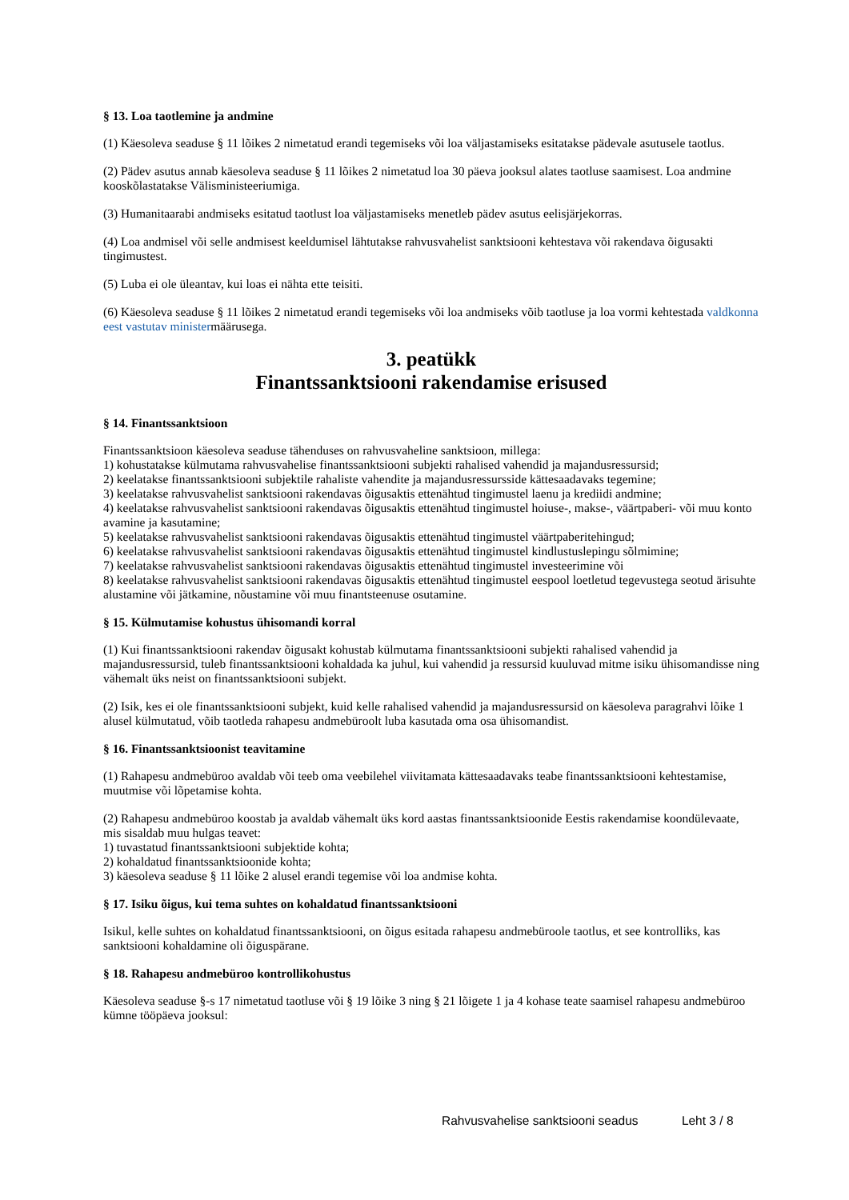§ 13. Loa taotlemine ja andmine
(1) Käesoleva seaduse § 11 lõikes 2 nimetatud erandi tegemiseks või loa väljastamiseks esitatakse pädevale asutusele taotlus.
(2) Pädev asutus annab käesoleva seaduse § 11 lõikes 2 nimetatud loa 30 päeva jooksul alates taotluse saamisest. Loa andmine kooskõlastatakse Välisministeeriumiga.
(3) Humanitaarabi andmiseks esitatud taotlust loa väljastamiseks menetleb pädev asutus eelisjärjekorras.
(4) Loa andmisel või selle andmisest keeldumisel lähtutakse rahvusvahelist sanktsiooni kehtestava või rakendava õigusakti tingimustest.
(5) Luba ei ole üleantav, kui loas ei nähta ette teisiti.
(6) Käesoleva seaduse § 11 lõikes 2 nimetatud erandi tegemiseks või loa andmiseks võib taotluse ja loa vormi kehtestada valdkonna eest vastutav ministermäärusega.
3. peatükk
Finantssanktsiooni rakendamise erisused
§ 14. Finantssanktsioon
Finantssanktsioon käesoleva seaduse tähenduses on rahvusvaheline sanktsioon, millega:
1) kohustatakse külmutama rahvusvahelise finantssanktsiooni subjekti rahalised vahendid ja majandusressursid;
2) keelatakse finantssanktsiooni subjektile rahaliste vahendite ja majandusressursside kättesaadavaks tegemine;
3) keelatakse rahvusvahelist sanktsiooni rakendavas õigusaktis ettenähtud tingimustel laenu ja krediidi andmine;
4) keelatakse rahvusvahelist sanktsiooni rakendavas õigusaktis ettenähtud tingimustel hoiuse-, makse-, väärtpaberi- või muu konto avamine ja kasutamine;
5) keelatakse rahvusvahelist sanktsiooni rakendavas õigusaktis ettenähtud tingimustel väärtpaberitehingud;
6) keelatakse rahvusvahelist sanktsiooni rakendavas õigusaktis ettenähtud tingimustel kindlustuslepingu sõlmimine;
7) keelatakse rahvusvahelist sanktsiooni rakendavas õigusaktis ettenähtud tingimustel investeerimine või
8) keelatakse rahvusvahelist sanktsiooni rakendavas õigusaktis ettenähtud tingimustel eespool loetletud tegevustega seotud ärisuhte alustamine või jätkamine, nõustamine või muu finantsteenuse osutamine.
§ 15. Külmutamise kohustus ühisomandi korral
(1) Kui finantssanktsiooni rakendav õigusakt kohustab külmutama finantssanktsiooni subjekti rahalised vahendid ja majandusressursid, tuleb finantssanktsiooni kohaldada ka juhul, kui vahendid ja ressursid kuuluvad mitme isiku ühisomandisse ning vähemalt üks neist on finantssanktsiooni subjekt.
(2) Isik, kes ei ole finantssanktsiooni subjekt, kuid kelle rahalised vahendid ja majandusressursid on käesoleva paragrahvi lõike 1 alusel külmutatud, võib taotleda rahapesu andmebüroolt luba kasutada oma osa ühisomandist.
§ 16. Finantssanktsioonist teavitamine
(1) Rahapesu andmebüroo avaldab või teeb oma veebilehel viivitamata kättesaadavaks teabe finantssanktsiooni kehtestamise, muutmise või lõpetamise kohta.
(2) Rahapesu andmebüroo koostab ja avaldab vähemalt üks kord aastas finantssanktsioonide Eestis rakendamise koondülevaate, mis sisaldab muu hulgas teavet:
1) tuvastatud finantssanktsiooni subjektide kohta;
2) kohaldatud finantssanktsioonide kohta;
3) käesoleva seaduse § 11 lõike 2 alusel erandi tegemise või loa andmise kohta.
§ 17. Isiku õigus, kui tema suhtes on kohaldatud finantssanktsiooni
Isikul, kelle suhtes on kohaldatud finantssanktsiooni, on õigus esitada rahapesu andmebüroole taotlus, et see kontrolliks, kas sanktsiooni kohaldamine oli õiguspärane.
§ 18. Rahapesu andmebüroo kontrollikohustus
Käesoleva seaduse §-s 17 nimetatud taotluse või § 19 lõike 3 ning § 21 lõigete 1 ja 4 kohase teate saamisel rahapesu andmebüroo kümne tööpäeva jooksul:
Rahvusvahelise sanktsiooni seadus Leht 3 / 8